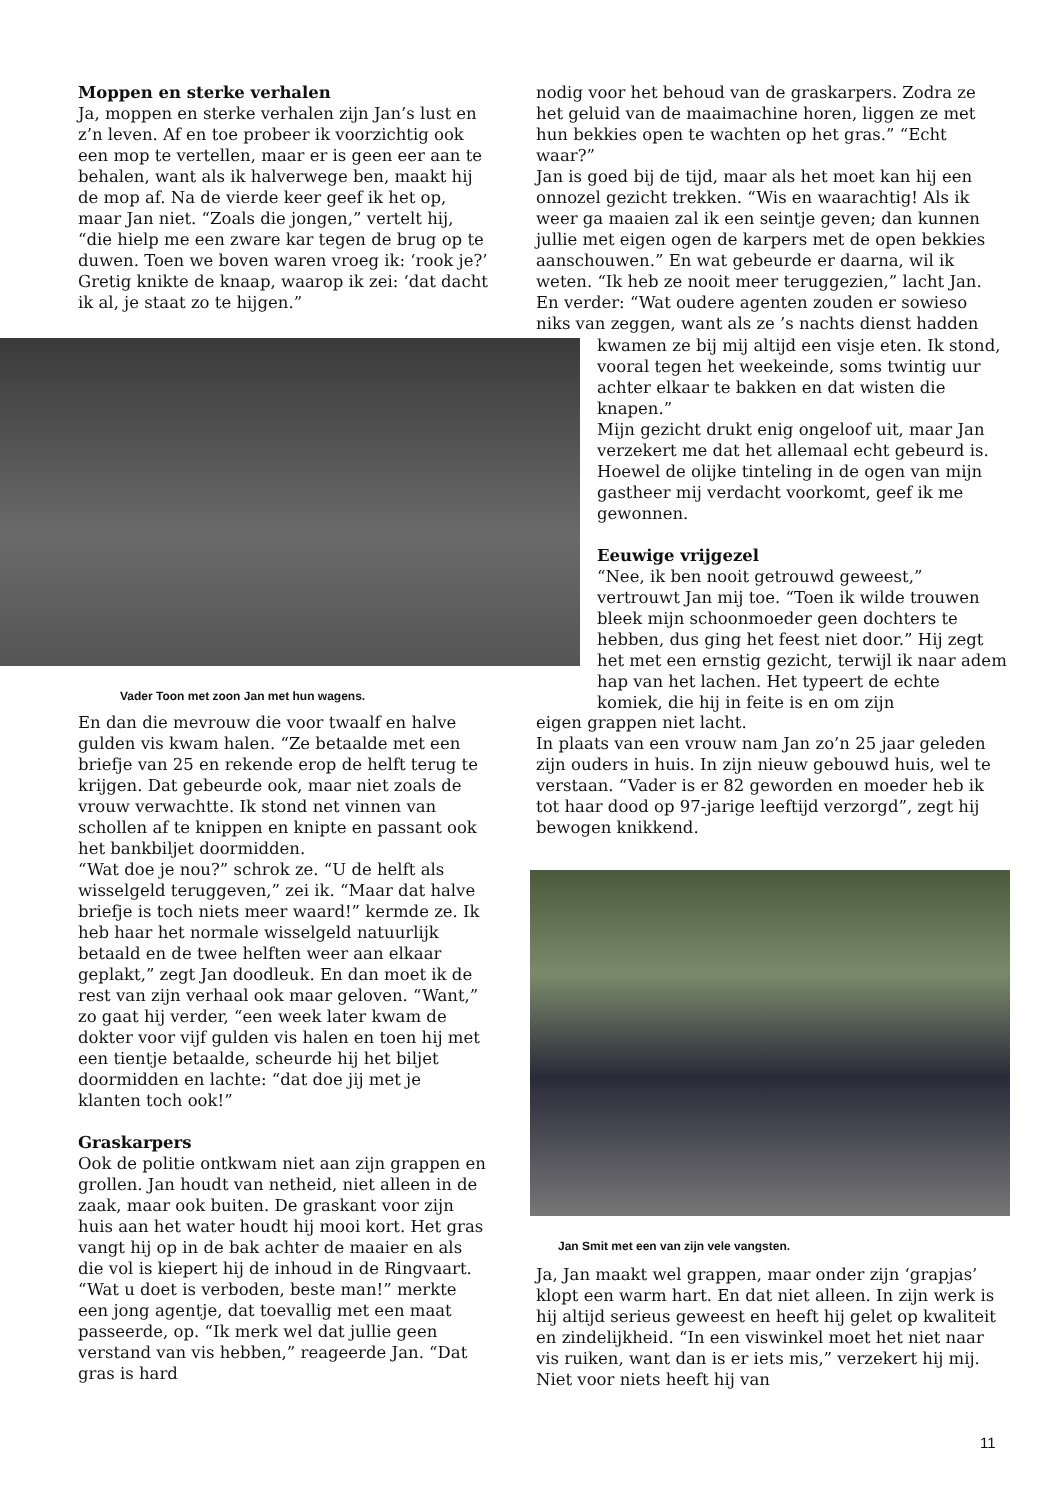Moppen en sterke verhalen
Ja, moppen en sterke verhalen zijn Jan’s lust en z’n leven. Af en toe probeer ik voorzichtig ook een mop te vertellen, maar er is geen eer aan te behalen, want als ik halverwege ben, maakt hij de mop af. Na de vierde keer geef ik het op, maar Jan niet. “Zoals die jongen,” vertelt hij, “die hielp me een zware kar tegen de brug op te duwen. Toen we boven waren vroeg ik: ‘rook je?’ Gretig knikte de knaap, waarop ik zei: ‘dat dacht ik al, je staat zo te hijgen.”
Vader Toon met zoon Jan met hun wagens.
En dan die mevrouw die voor twaalf en halve gulden vis kwam halen. “Ze betaalde met een briefje van 25 en rekende erop de helft terug te krijgen. Dat gebeurde ook, maar niet zoals de vrouw verwachtte. Ik stond net vinnen van schollen af te knippen en knipte en passant ook het bankbiljet doormidden.
“Wat doe je nou?” schrok ze. “U de helft als wisselgeld teruggeven,” zei ik. “Maar dat halve briefje is toch niets meer waard!” kermde ze. Ik heb haar het normale wisselgeld natuurlijk betaald en de twee helften weer aan elkaar geplakt,” zegt Jan doodleuk. En dan moet ik de rest van zijn verhaal ook maar geloven. “Want,” zo gaat hij verder, “een week later kwam de dokter voor vijf gulden vis halen en toen hij met een tientje betaalde, scheurde hij het biljet doormidden en lachte: “dat doe jij met je klanten toch ook!”
Graskarpers
Ook de politie ontkwam niet aan zijn grappen en grollen. Jan houdt van netheid, niet alleen in de zaak, maar ook buiten. De graskant voor zijn huis aan het water houdt hij mooi kort. Het gras vangt hij op in de bak achter de maaier en als die vol is kiepert hij de inhoud in de Ringvaart. “Wat u doet is verboden, beste man!” merkte een jong agentje, dat toevallig met een maat passeerde, op. “Ik merk wel dat jullie geen verstand van vis hebben,” reageerde Jan. “Dat gras is hard
nodig voor het behoud van de graskarpers. Zodra ze het geluid van de maaimachine horen, liggen ze met hun bekkies open te wachten op het gras.” “Echt waar?”
Jan is goed bij de tijd, maar als het moet kan hij een onnozel gezicht trekken. “Wis en waarachtig! Als ik weer ga maaien zal ik een seintje geven; dan kunnen jullie met eigen ogen de karpers met de open bekkies aanschouwen.” En wat gebeurde er daarna, wil ik weten. “Ik heb ze nooit meer teruggezien,” lacht Jan. En verder: “Wat oudere agenten zouden er sowieso niks van zeggen, want als ze ’s nachts dienst hadden
kwamen ze bij mij altijd een visje eten. Ik stond, vooral tegen het weekeinde, soms twintig uur achter elkaar te bakken en dat wisten die knapen.”
Mijn gezicht drukt enig ongeloof uit, maar Jan verzekert me dat het allemaal echt gebeurd is. Hoewel de olijke tinteling in de ogen van mijn gastheer mij verdacht voorkomt, geef ik me gewonnen.
Eeuwige vrijgezel
“Nee, ik ben nooit getrouwd geweest,” vertrouwt Jan mij toe. “Toen ik wilde trouwen bleek mijn schoonmoeder geen dochters te hebben, dus ging het feest niet door.” Hij zegt het met een ernstig gezicht, terwijl ik naar adem hap van het lachen. Het typeert de echte komiek, die hij in feite is en om zijn
eigen grappen niet lacht.
In plaats van een vrouw nam Jan zo’n 25 jaar geleden zijn ouders in huis. In zijn nieuw gebouwd huis, wel te verstaan. “Vader is er 82 geworden en moeder heb ik tot haar dood op 97-jarige leeftijd verzorgd”, zegt hij bewogen knikkend.
Jan Smit met een van zijn vele vangsten.
Ja, Jan maakt wel grappen, maar onder zijn ‘grapjas’ klopt een warm hart. En dat niet alleen. In zijn werk is hij altijd serieus geweest en heeft hij gelet op kwaliteit en zindelijkheid. “In een viswinkel moet het niet naar vis ruiken, want dan is er iets mis,” verzekert hij mij. Niet voor niets heeft hij van
11